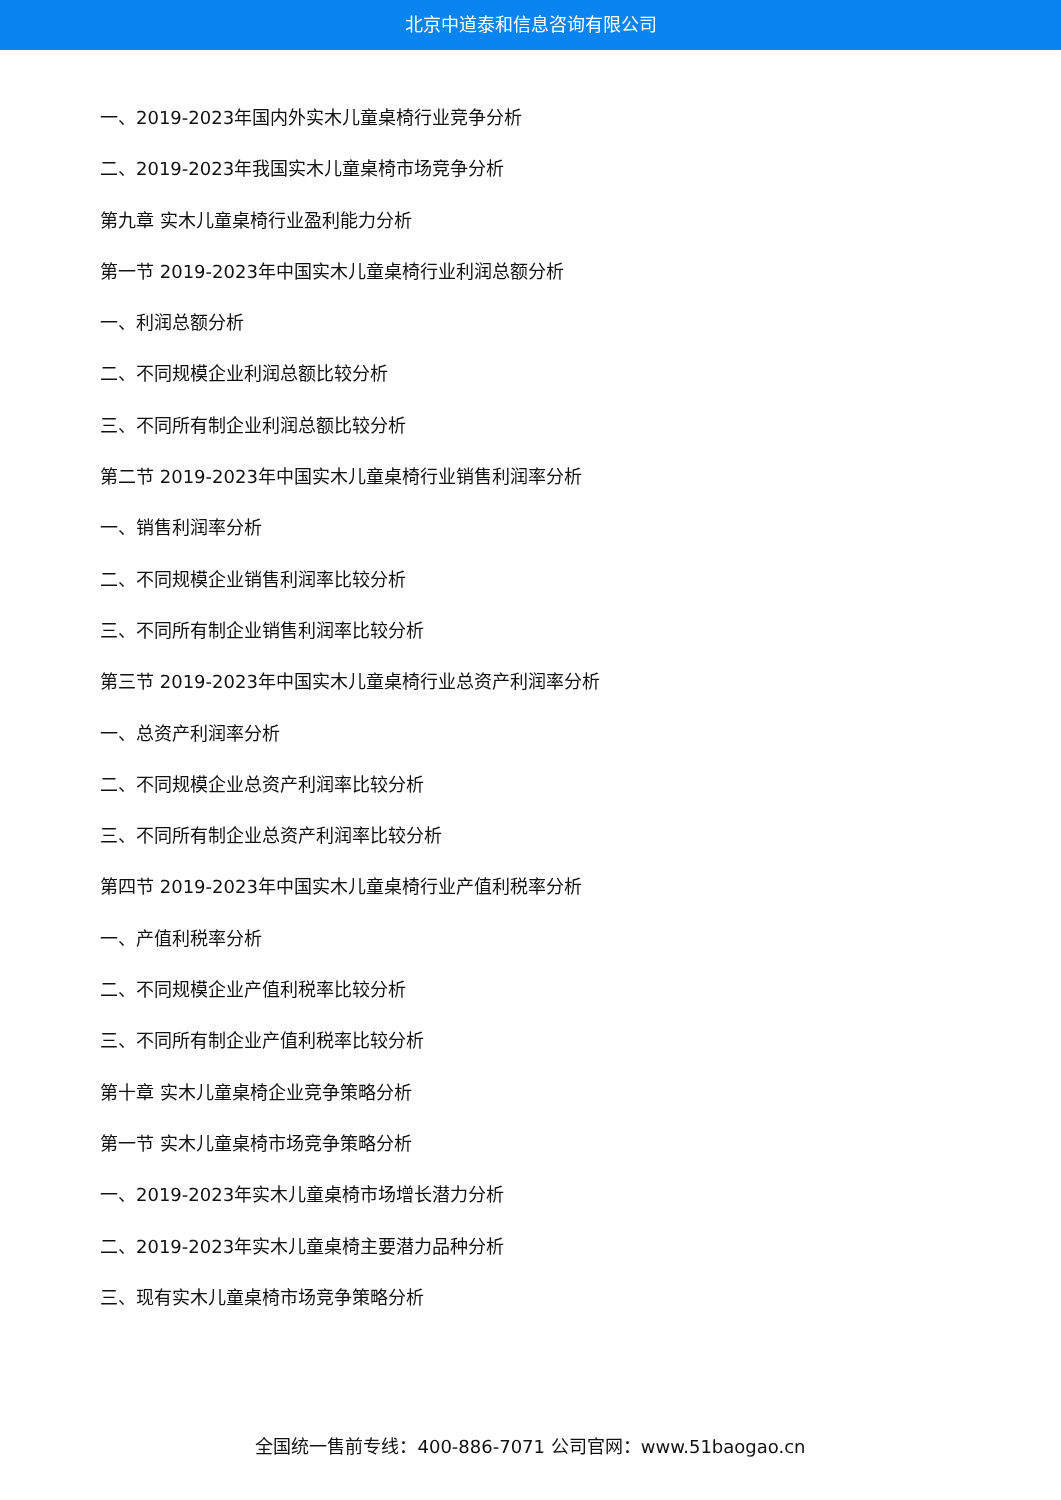北京中道泰和信息咨询有限公司
一、2019-2023年国内外实木儿童桌椅行业竞争分析
二、2019-2023年我国实木儿童桌椅市场竞争分析
第九章 实木儿童桌椅行业盈利能力分析
第一节 2019-2023年中国实木儿童桌椅行业利润总额分析
一、利润总额分析
二、不同规模企业利润总额比较分析
三、不同所有制企业利润总额比较分析
第二节 2019-2023年中国实木儿童桌椅行业销售利润率分析
一、销售利润率分析
二、不同规模企业销售利润率比较分析
三、不同所有制企业销售利润率比较分析
第三节 2019-2023年中国实木儿童桌椅行业总资产利润率分析
一、总资产利润率分析
二、不同规模企业总资产利润率比较分析
三、不同所有制企业总资产利润率比较分析
第四节 2019-2023年中国实木儿童桌椅行业产值利税率分析
一、产值利税率分析
二、不同规模企业产值利税率比较分析
三、不同所有制企业产值利税率比较分析
第十章 实木儿童桌椅企业竞争策略分析
第一节 实木儿童桌椅市场竞争策略分析
一、2019-2023年实木儿童桌椅市场增长潜力分析
二、2019-2023年实木儿童桌椅主要潜力品种分析
三、现有实木儿童桌椅市场竞争策略分析
全国统一售前专线：400-886-7071 公司官网：www.51baogao.cn